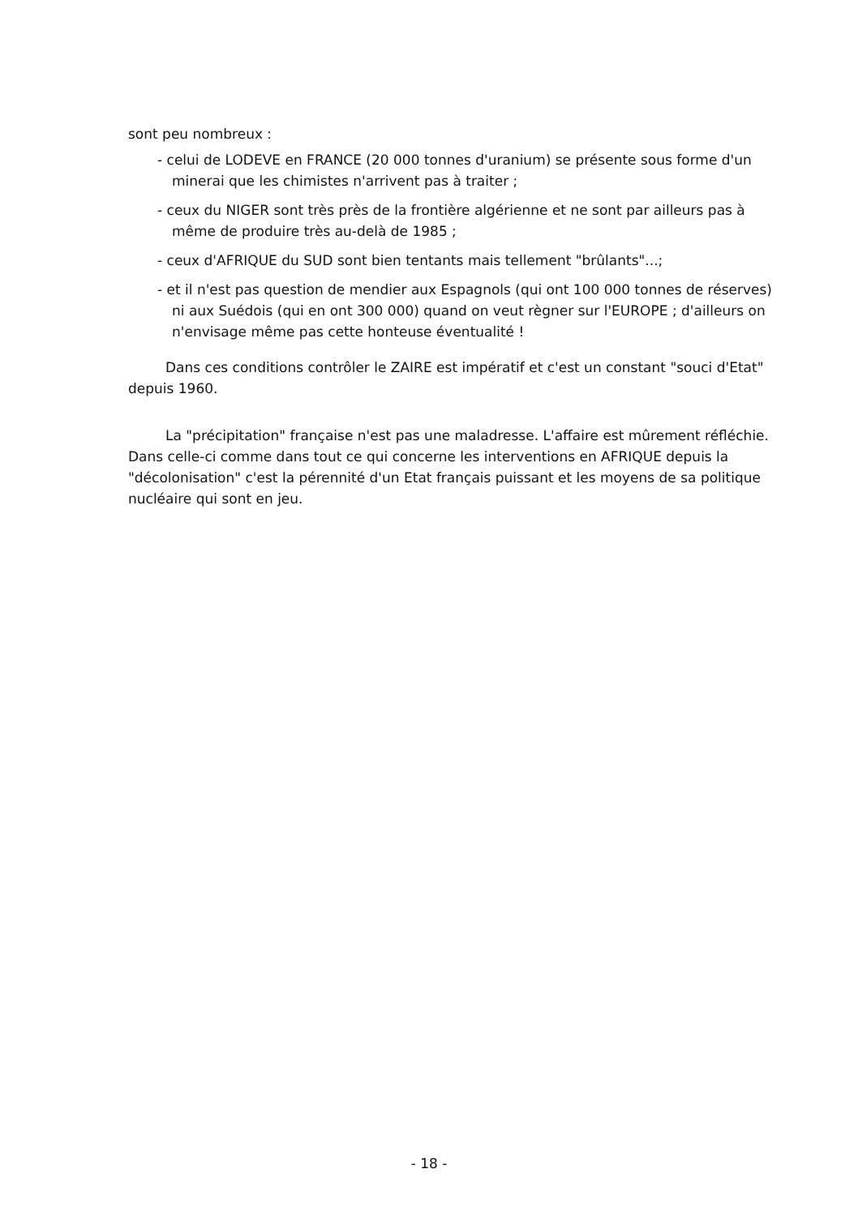sont peu nombreux :
- celui de LODEVE en FRANCE (20 000 tonnes d'uranium) se présente sous forme d'un minerai que les chimistes n'arrivent pas à traiter ;
- ceux du NIGER sont très près de la frontière algérienne et ne sont par ailleurs pas à même de produire très au-delà de 1985 ;
- ceux d'AFRIQUE du SUD sont bien tentants mais tellement "brûlants"...;
- et il n'est pas question de mendier aux Espagnols (qui ont 100 000 tonnes de réserves) ni aux Suédois (qui en ont 300 000) quand on veut règner sur l'EUROPE ; d'ailleurs on n'envisage même pas cette honteuse éventualité !
Dans ces conditions contrôler le ZAIRE est impératif et c'est un constant "souci d'Etat" depuis 1960.
La "précipitation" française n'est pas une maladresse. L'affaire est mûrement réfléchie. Dans celle-ci comme dans tout ce qui concerne les interventions en AFRIQUE depuis la "décolonisation" c'est la pérennité d'un Etat français puissant et les moyens de sa politique nucléaire qui sont en jeu.
- 18 -